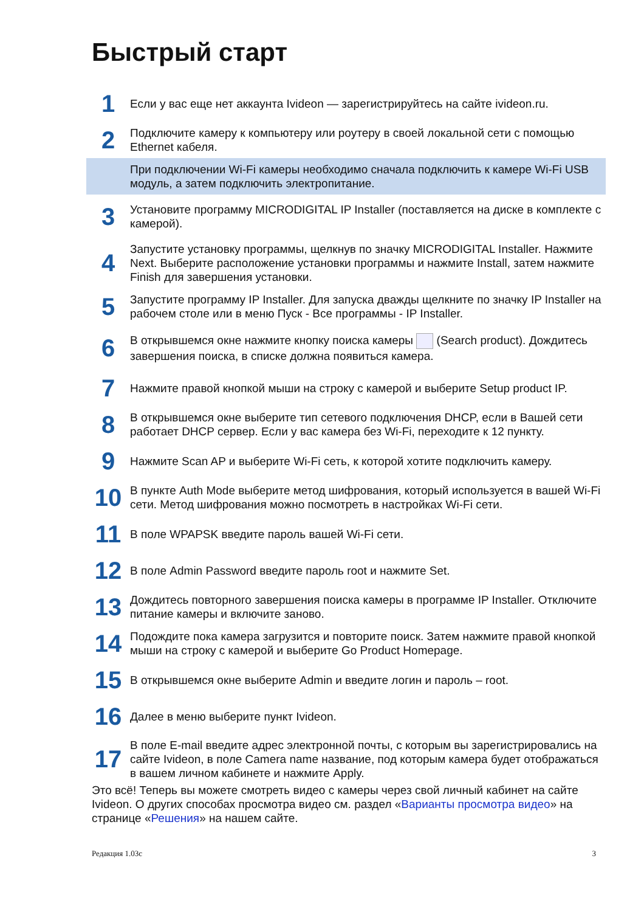Быстрый старт
| 1 | Если у вас еще нет аккаунта Ivideon — зарегистрируйтесь на сайте ivideon.ru. |
| 2 | Подключите камеру к компьютеру или роутеру в своей локальной сети с помощью Ethernet кабеля. |
| | При подключении Wi-Fi камеры необходимо сначала подключить к камере Wi-Fi USB модуль, а затем подключить электропитание. |
| 3 | Установите программу MICRODIGITAL IP Installer (поставляется на диске в комплекте с камерой). |
| 4 | Запустите установку программы, щелкнув по значку MICRODIGITAL Installer. Нажмите Next. Выберите расположение установки программы и нажмите Install, затем нажмите Finish для завершения установки. |
| 5 | Запустите программу IP Installer. Для запуска дважды щелкните по значку IP Installer на рабочем столе или в меню Пуск - Все программы - IP Installer. |
| 6 | В открывшемся окне нажмите кнопку поиска камеры (Search product). Дождитесь завершения поиска, в списке должна появиться камера. |
| 7 | Нажмите правой кнопкой мыши на строку с камерой и выберите Setup product IP. |
| 8 | В открывшемся окне выберите тип сетевого подключения DHCP, если в Вашей сети работает DHCP сервер. Если у вас камера без Wi-Fi, переходите к 12 пункту. |
| 9 | Нажмите Scan AP и выберите Wi-Fi сеть, к которой хотите подключить камеру. |
| 10 | В пункте Auth Mode выберите метод шифрования, который используется в вашей Wi-Fi сети. Метод шифрования можно посмотреть в настройках Wi-Fi сети. |
| 11 | В поле WPAPSK введите пароль вашей Wi-Fi сети. |
| 12 | В поле Admin Password введите пароль root и нажмите Set. |
| 13 | Дождитесь повторного завершения поиска камеры в программе IP Installer. Отключите питание камеры и включите заново. |
| 14 | Подождите пока камера загрузится и повторите поиск. Затем нажмите правой кнопкой мыши на строку с камерой и выберите Go Product Homepage. |
| 15 | В открывшемся окне выберите Admin и введите логин и пароль – root. |
| 16 | Далее в меню выберите пункт Ivideon. |
| 17 | В поле E-mail введите адрес электронной почты, с которым вы зарегистрировались на сайте Ivideon, в поле Camera name название, под которым камера будет отображаться в вашем личном кабинете и нажмите Apply. |
Это всё! Теперь вы можете смотреть видео с камеры через свой личный кабинет на сайте Ivideon. О других способах просмотра видео см. раздел «Варианты просмотра видео» на странице «Решения» на нашем сайте.
Редакция 1.03с 3